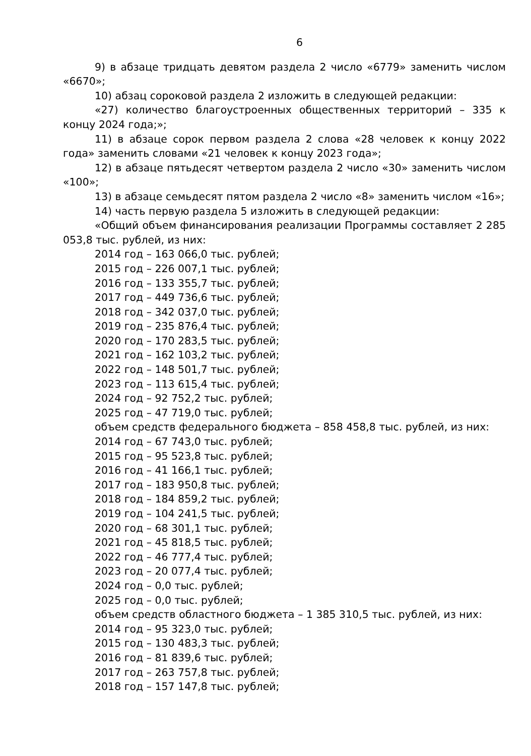6
9) в абзаце тридцать девятом раздела 2 число «6779» заменить числом «6670»;
10) абзац сороковой раздела 2 изложить в следующей редакции:
«27) количество благоустроенных общественных территорий – 335 к концу 2024 года;»;
11) в абзаце сорок первом раздела 2 слова «28 человек к концу 2022 года» заменить словами «21 человек к концу 2023 года»;
12) в абзаце пятьдесят четвертом раздела 2 число «30» заменить числом «100»;
13) в абзаце семьдесят пятом раздела 2 число «8» заменить числом «16»;
14) часть первую раздела 5 изложить в следующей редакции:
«Общий объем финансирования реализации Программы составляет 2 285 053,8 тыс. рублей, из них:
2014 год – 163 066,0 тыс. рублей;
2015 год – 226 007,1 тыс. рублей;
2016 год – 133 355,7 тыс. рублей;
2017 год – 449 736,6 тыс. рублей;
2018 год – 342 037,0 тыс. рублей;
2019 год – 235 876,4 тыс. рублей;
2020 год – 170 283,5 тыс. рублей;
2021 год – 162 103,2 тыс. рублей;
2022 год – 148 501,7 тыс. рублей;
2023 год – 113 615,4 тыс. рублей;
2024 год – 92 752,2 тыс. рублей;
2025 год – 47 719,0 тыс. рублей;
объем средств федерального бюджета – 858 458,8 тыс. рублей, из них:
2014 год – 67 743,0 тыс. рублей;
2015 год – 95 523,8 тыс. рублей;
2016 год – 41 166,1 тыс. рублей;
2017 год – 183 950,8 тыс. рублей;
2018 год – 184 859,2 тыс. рублей;
2019 год – 104 241,5 тыс. рублей;
2020 год – 68 301,1 тыс. рублей;
2021 год – 45 818,5 тыс. рублей;
2022 год – 46 777,4 тыс. рублей;
2023 год – 20 077,4 тыс. рублей;
2024 год – 0,0 тыс. рублей;
2025 год – 0,0 тыс. рублей;
объем средств областного бюджета – 1 385 310,5 тыс. рублей, из них:
2014 год – 95 323,0 тыс. рублей;
2015 год – 130 483,3 тыс. рублей;
2016 год – 81 839,6 тыс. рублей;
2017 год – 263 757,8 тыс. рублей;
2018 год – 157 147,8 тыс. рублей;